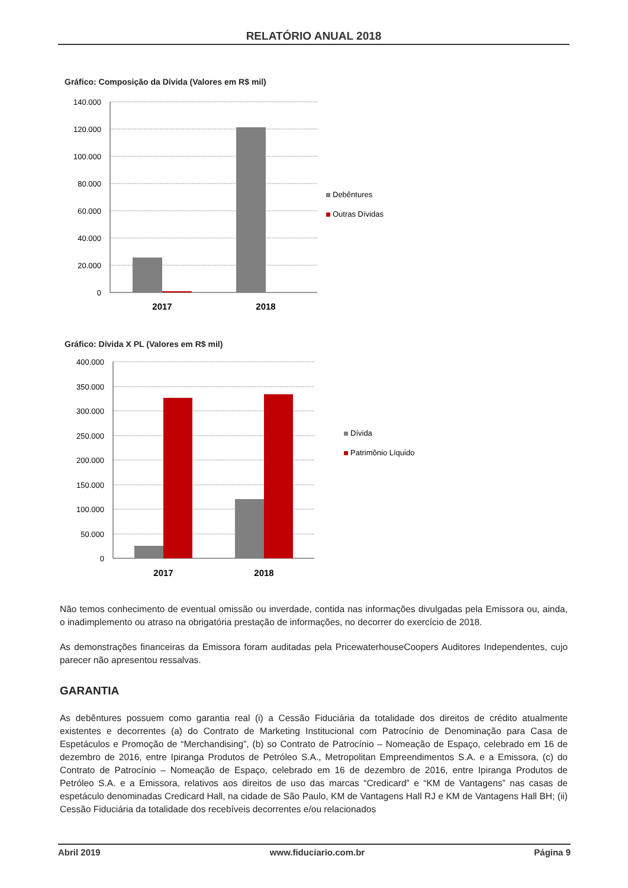RELATÓRIO ANUAL 2018
Gráfico: Composição da Dívida (Valores em R$ mil)
140.000
120.000
100.000
80.000
60.000
40.000
20.000
0
2017
2018
Debêntures
Outras Dívidas
Gráfico: Dívida X PL (Valores em R$ mil)
400.000
350.000
300.000
250.000
200.000
150.000
100.000
50.000
0
2017
2018
Dívida
Patrimônio Líquido
Não temos conhecimento de eventual omissão ou inverdade, contida nas informações divulgadas pela Emissora ou, ainda, o inadimplemento ou atraso na obrigatória prestação de informações, no decorrer do exercício de 2018.
As demonstrações financeiras da Emissora foram auditadas pela PricewaterhouseCoopers Auditores Independentes, cujo parecer não apresentou ressalvas.
GARANTIA
As debêntures possuem como garantia real (i) a Cessão Fiduciária da totalidade dos direitos de crédito atualmente existentes e decorrentes (a) do Contrato de Marketing Institucional com Patrocínio de Denominação para Casa de Espetáculos e Promoção de “Merchandising”, (b) so Contrato de Patrocínio – Nomeação de Espaço, celebrado em 16 de dezembro de 2016, entre Ipiranga Produtos de Petróleo S.A., Metropolitan Empreendimentos S.A. e a Emissora, (c) do Contrato de Patrocínio – Nomeação de Espaço, celebrado em 16 de dezembro de 2016, entre Ipiranga Produtos de Petróleo S.A. e a Emissora, relativos aos direitos de uso das marcas “Credicard” e “KM de Vantagens” nas casas de espetáculo denominadas Credicard Hall, na cidade de São Paulo, KM de Vantagens Hall RJ e KM de Vantagens Hall BH; (ii) Cessão Fiduciária da totalidade dos recebíveis decorrentes e/ou relacionados
Abril 2019 www.fiduciario.com.br Página 9